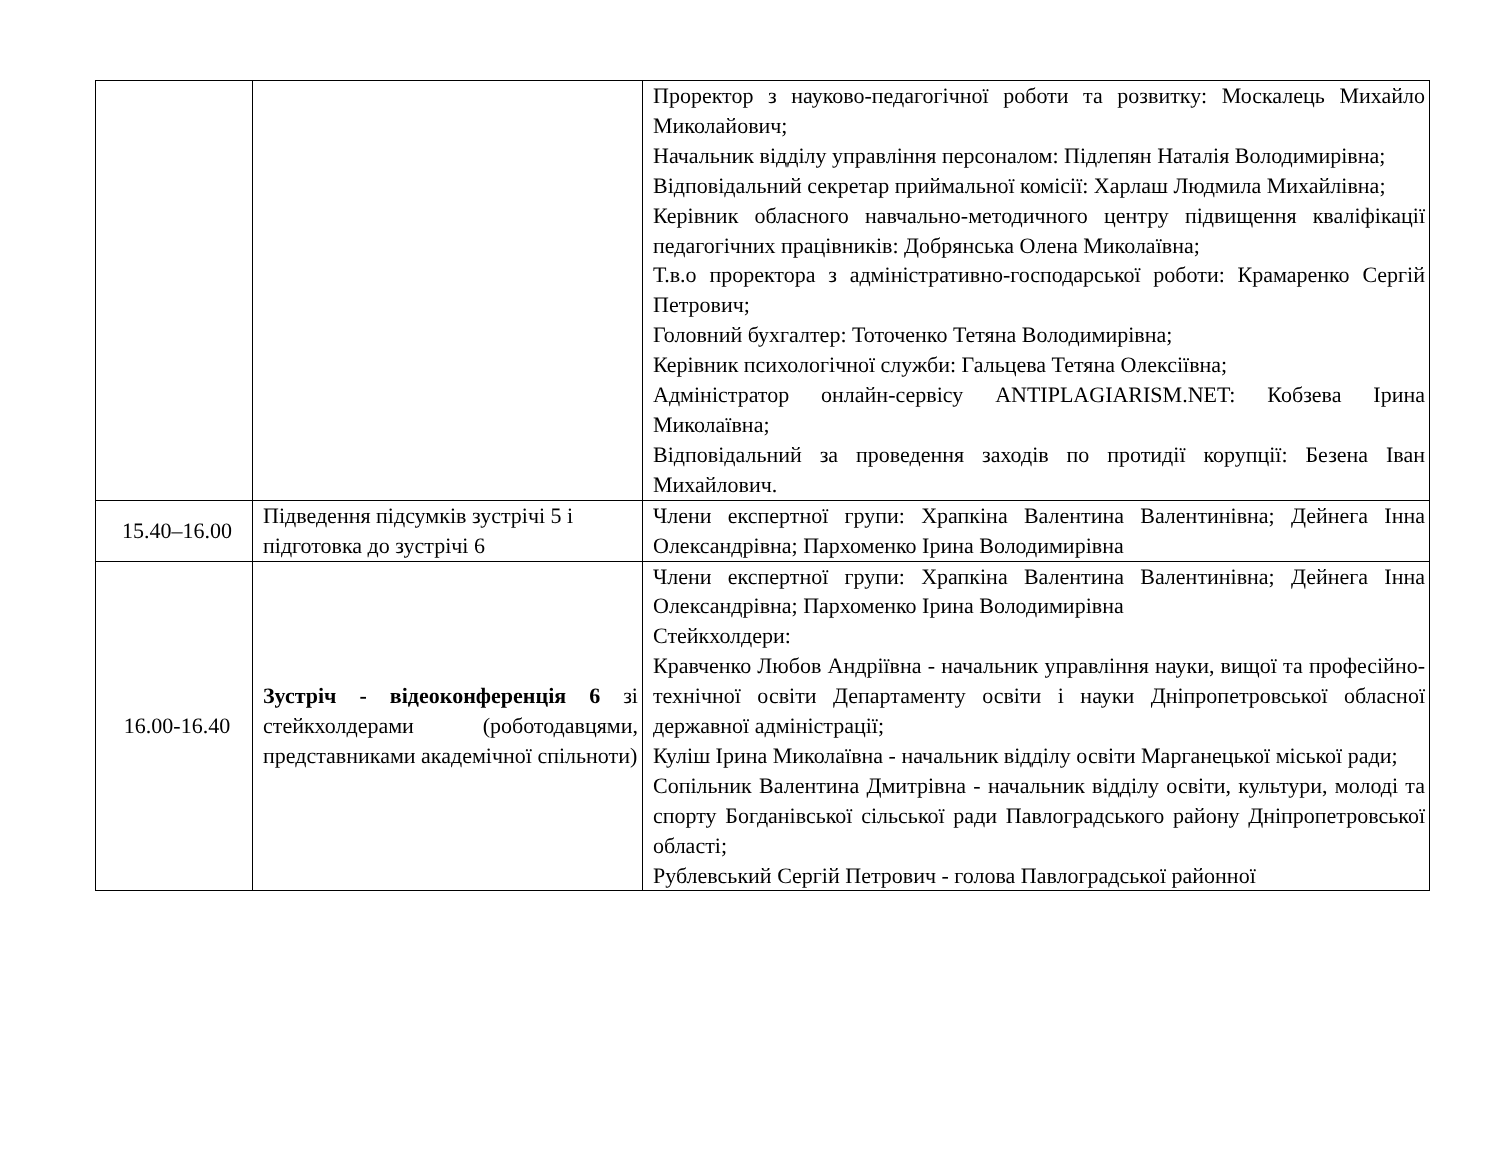| | | Проректор з науково-педагогічної роботи та розвитку: Москалець Михайло Миколайович; Начальник відділу управління персоналом: Підлепян Наталія Володимирівна; Відповідальний секретар приймальної комісії: Харлаш Людмила Михайлівна; Керівник обласного навчально-методичного центру підвищення кваліфікації педагогічних працівників: Добрянська Олена Миколаївна; Т.в.о проректора з адміністративно-господарської роботи: Крамаренко Сергій Петрович; Головний бухгалтер: Тоточенко Тетяна Володимирівна; Керівник психологічної служби: Гальцева Тетяна Олексіївна; Адміністратор онлайн-сервісу ANTIPLAGIARISM.NET: Кобзева Ірина Миколаївна; Відповідальний за проведення заходів по протидії корупції: Безена Іван Михайлович. |
| 15.40–16.00 | Підведення підсумків зустрічі 5 і підготовка до зустрічі 6 | Члени експертної групи: Храпкіна Валентина Валентинівна; Дейнега Інна Олександрівна; Пархоменко Ірина Володимирівна |
| 16.00-16.40 | Зустріч - відеоконференція 6 зі стейкхолдерами (роботодавцями, представниками академічної спільноти) | Члени експертної групи: Храпкіна Валентина Валентинівна; Дейнега Інна Олександрівна; Пархоменко Ірина Володимирівна Стейкхолдери: Кравченко Любов Андріївна - начальник управління науки, вищої та професійно-технічної освіти Департаменту освіти і науки Дніпропетровської обласної державної адміністрації; Куліш Ірина Миколаївна - начальник відділу освіти Марганецької міської ради; Сопільник Валентина Дмитрівна - начальник відділу освіти, культури, молоді та спорту Богданівської сільської ради Павлоградського району Дніпропетровської області; Рублевський Сергій Петрович - голова Павлоградської районної |